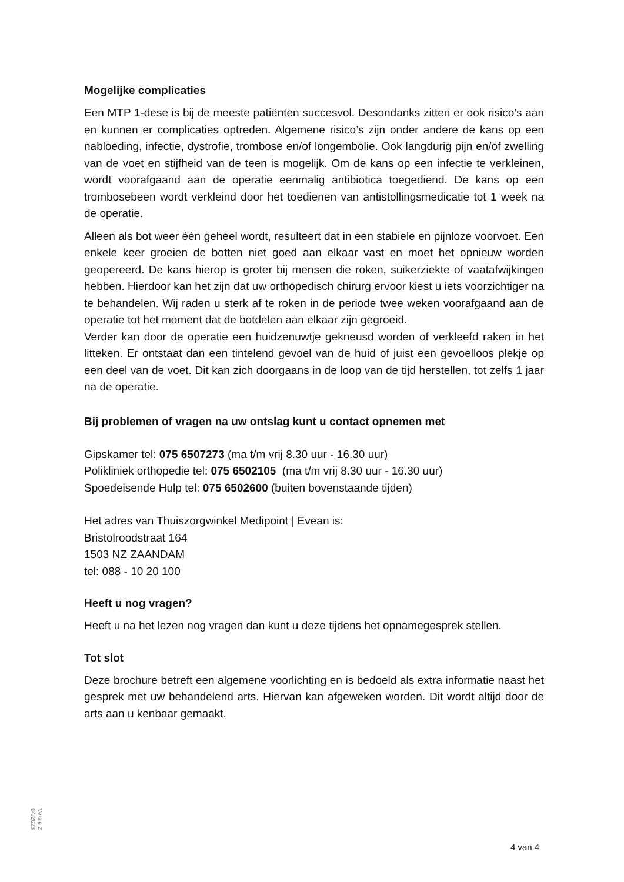Mogelijke complicaties
Een MTP 1-dese is bij de meeste patiënten succesvol. Desondanks zitten er ook risico’s aan en kunnen er complicaties optreden. Algemene risico’s zijn onder andere de kans op een nabloeding, infectie, dystrofie, trombose en/of longembolie. Ook langdurig pijn en/of zwelling van de voet en stijfheid van de teen is mogelijk. Om de kans op een infectie te verkleinen, wordt voorafgaand aan de operatie eenmalig antibiotica toegediend. De kans op een trombosebeen wordt verkleind door het toedienen van antistollingsmedicatie tot 1 week na de operatie.
Alleen als bot weer één geheel wordt, resulteert dat in een stabiele en pijnloze voorvoet. Een enkele keer groeien de botten niet goed aan elkaar vast en moet het opnieuw worden geopereerd. De kans hierop is groter bij mensen die roken, suikerziekte of vaatafwijkingen hebben. Hierdoor kan het zijn dat uw orthopedisch chirurg ervoor kiest u iets voorzichtiger na te behandelen. Wij raden u sterk af te roken in de periode twee weken voorafgaand aan de operatie tot het moment dat de botdelen aan elkaar zijn gegroeid.
Verder kan door de operatie een huidzenuwtje gekneusd worden of verkleefd raken in het litteken. Er ontstaat dan een tintelend gevoel van de huid of juist een gevoelloos plekje op een deel van de voet. Dit kan zich doorgaans in de loop van de tijd herstellen, tot zelfs 1 jaar na de operatie.
Bij problemen of vragen na uw ontslag kunt u contact opnemen met
Gipskamer tel: 075 6507273 (ma t/m vrij 8.30 uur - 16.30 uur)
Polikliniek orthopedie tel: 075 6502105 (ma t/m vrij 8.30 uur - 16.30 uur)
Spoedeisende Hulp tel: 075 6502600 (buiten bovenstaande tijden)
Het adres van Thuiszorgwinkel Medipoint | Evean is:
Bristolroodstraat 164
1503 NZ ZAANDAM
tel: 088 - 10 20 100
Heeft u nog vragen?
Heeft u na het lezen nog vragen dan kunt u deze tijdens het opnamegesprek stellen.
Tot slot
Deze brochure betreft een algemene voorlichting en is bedoeld als extra informatie naast het gesprek met uw behandelend arts. Hiervan kan afgeweken worden. Dit wordt altijd door de arts aan u kenbaar gemaakt.
Versie 2
04/2023
4 van 4